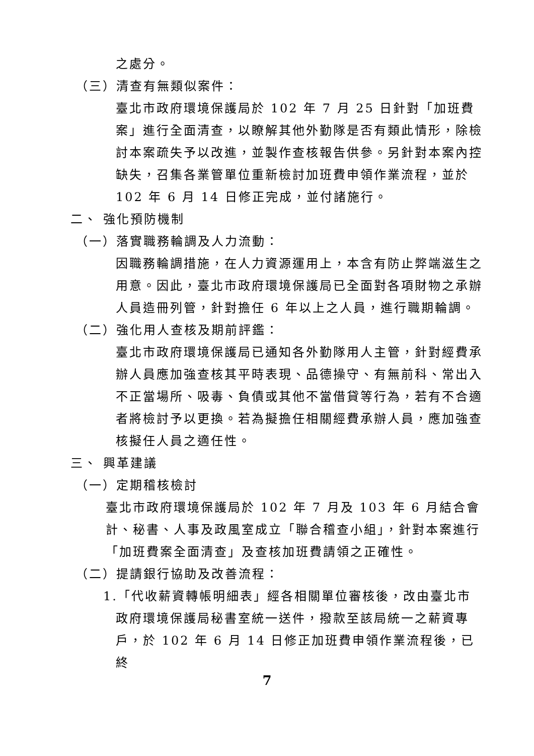之處分。
（三）清查有無類似案件：
臺北市政府環境保護局於 102 年 7 月 25 日針對「加班費案」進行全面清查，以瞭解其他外勤隊是否有類此情形，除檢討本案疏失予以改進，並製作查核報告供參。另針對本案內控缺失，召集各業管單位重新檢討加班費申領作業流程，並於 102 年 6 月 14 日修正完成，並付諸施行。
二、 強化預防機制
（一）落實職務輪調及人力流動：
因職務輪調措施，在人力資源運用上，本含有防止弊端滋生之用意。因此，臺北市政府環境保護局已全面對各項財物之承辦人員造冊列管，針對擔任 6 年以上之人員，進行職期輪調。
（二）強化用人查核及期前評鑑：
臺北市政府環境保護局已通知各外勤隊用人主管，針對經費承辦人員應加強查核其平時表現、品德操守、有無前科、常出入不正當場所、吸毒、負債或其他不當借貸等行為，若有不合適者將檢討予以更換。若為擬擔任相關經費承辦人員，應加強查核擬任人員之適任性。
三、 興革建議
（一）定期稽核檢討
臺北市政府環境保護局於 102 年 7 月及 103 年 6 月結合會計、秘書、人事及政風室成立「聯合稽查小組」，針對本案進行「加班費案全面清查」及查核加班費請領之正確性。
（二）提請銀行協助及改善流程：
1.「代收薪資轉帳明細表」經各相關單位審核後，改由臺北市
政府環境保護局秘書室統一送件，撥款至該局統一之薪資專戶，於 102 年 6 月 14 日修正加班費申領作業流程後，已終
7